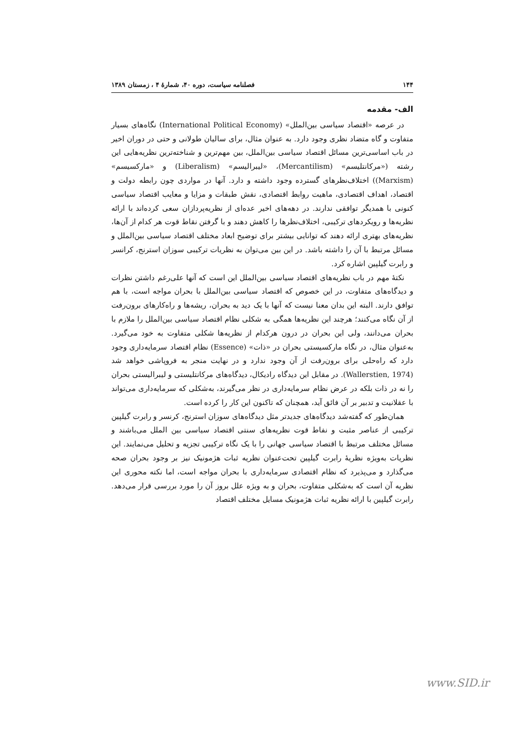۱۴۴ فصلنامه سیاست، دوره ۴۰، شمارهٔ ۴ ، زمستان ۱۳۸۹
الف- مقدمه
در عرصه «اقتصاد سیاسی بین‌الملل» (International Political Economy) نگاه‌های بسیار متفاوت و گاه متضاد نظری وجود دارد. به عنوان مثال، برای سالیان طولانی و حتی در دوران اخیر در باب اساسی‌ترین مسائل اقتصاد سیاسی بین‌الملل، بین مهم‌ترین و شناخته‌ترین نظریه‌هایی این رشته («مرکانتلیسم» (Mercantilism)، «لیبرالیسم» (Liberalism) و «مارکسیسم» (Marxism)) اختلاف‌نظرهای گسترده وجود داشته و دارد. آنها در مواردی چون رابطه دولت و اقتصاد، اهداف اقتصادی، ماهیت روابط اقتصادی، نقش طبقات و مزایا و معایب اقتصاد سیاسی کنونی با همدیگر توافقی ندارند. در دهه‌های اخیر عده‌ای از نظریه‌پردازان سعی کرده‌اند با ارائه نظریه‌ها و رویکردهای ترکیبی، اختلاف‌نظرها را کاهش دهند و با گرفتن نقاط قوت هر کدام از آن‌ها، نظریه‌های بهتری ارائه دهند که توانایی بیشتر برای توضیح ابعاد مختلف اقتصاد سیاسی بین‌الملل و مسائل مرتبط با آن را داشته باشد. در این بین می‌توان به نظریات ترکیبی سوزان استرنج، کرانسر و رابرت گیلپین اشاره کرد.
نکتهٔ مهم در باب نظریه‌های اقتصاد سیاسی بین‌الملل این است که آنها علی‌رغم داشتن نظرات و دیدگاه‌های متفاوت، در این خصوص که اقتصاد سیاسی بین‌الملل با بحران مواجه است، با هم توافق دارند. البته این بدان معنا نیست که آنها با یک دید به بحران، ریشه‌ها و راه‌کارهای برون‌رفت از آن نگاه می‌کنند؛ هرچند این نظریه‌ها همگی به شکلی نظام اقتصاد سیاسی بین‌الملل را ملازم با بحران می‌دانند، ولی این بحران در درون هرکدام از نظریه‌ها شکلی متفاوت به خود می‌گیرد. به‌عنوان مثال، در نگاه مارکسیستی بحران در «ذات» (Essence) نظام اقتصاد سرمایه‌داری وجود دارد که راه‌حلی برای برون‌رفت از آن وجود ندارد و در نهایت منجر به فروپاشی خواهد شد (Wallerstien, 1974). در مقابل این دیدگاه رادیکال، دیدگاه‌های مرکانتلیستی و لیبرالیستی بحران را نه در ذات بلکه در عرض نظام سرمایه‌داری در نظر می‌گیرند، به‌شکلی که سرمایه‌داری می‌تواند با عقلانیت و تدبیر بر آن فائق آید، همچنان که تاکنون این کار را کرده است.
همان‌طور که گفته‌شد دیدگاه‌های جدیدتر مثل دیدگاه‌های سوزان استرنج، کرنسر و رابرت گیلپین ترکیبی از عناصر مثبت و نفاط قوت نظریه‌های سنتی اقتصاد سیاسی بین الملل می‌باشند و مسائل مختلف مرتبط با اقتصاد سیاسی جهانی را با یک نگاه ترکیبی تجزیه و تحلیل می‌نمایند. این نظریات به‌ویژه نظریهٔ رابرت گیلپین تحت‌عنوان نظریه ثبات هژمونیک نیز بر وجود بحران صحه می‌گذارد و می‌پذیرد که نظام اقتصادی سرمایه‌داری با بحران مواجه است، اما نکته محوری این نظریه آن است که به‌شکلی متفاوت، بحران و به ویژه علل بروز آن را مورد بررسی قرار می‌دهد. رابرت گیلپین با ارائه نظریه ثبات هژمونیک مسایل مختلف اقتصاد
www.SID.ir